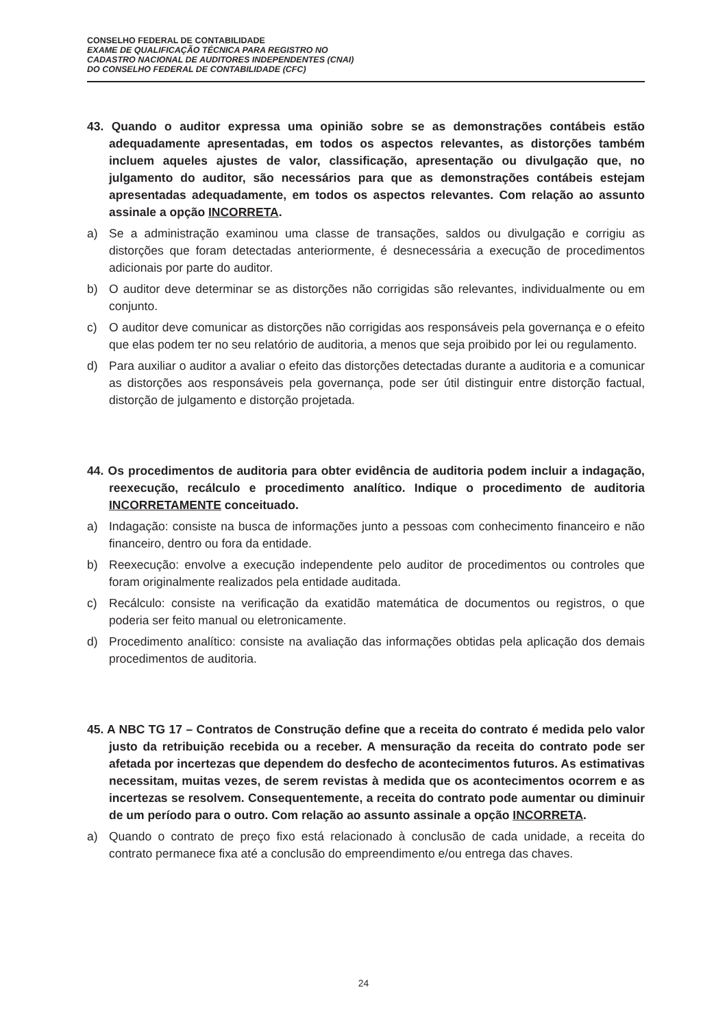CONSELHO FEDERAL DE CONTABILIDADE
EXAME DE QUALIFICAÇÃO TÉCNICA PARA REGISTRO NO
CADASTRO NACIONAL DE AUDITORES INDEPENDENTES (CNAI)
DO CONSELHO FEDERAL DE CONTABILIDADE (CFC)
43. Quando o auditor expressa uma opinião sobre se as demonstrações contábeis estão adequadamente apresentadas, em todos os aspectos relevantes, as distorções também incluem aqueles ajustes de valor, classificação, apresentação ou divulgação que, no julgamento do auditor, são necessários para que as demonstrações contábeis estejam apresentadas adequadamente, em todos os aspectos relevantes. Com relação ao assunto assinale a opção INCORRETA.
a) Se a administração examinou uma classe de transações, saldos ou divulgação e corrigiu as distorções que foram detectadas anteriormente, é desnecessária a execução de procedimentos adicionais por parte do auditor.
b) O auditor deve determinar se as distorções não corrigidas são relevantes, individualmente ou em conjunto.
c) O auditor deve comunicar as distorções não corrigidas aos responsáveis pela governança e o efeito que elas podem ter no seu relatório de auditoria, a menos que seja proibido por lei ou regulamento.
d) Para auxiliar o auditor a avaliar o efeito das distorções detectadas durante a auditoria e a comunicar as distorções aos responsáveis pela governança, pode ser útil distinguir entre distorção factual, distorção de julgamento e distorção projetada.
44. Os procedimentos de auditoria para obter evidência de auditoria podem incluir a indagação, reexecução, recálculo e procedimento analítico. Indique o procedimento de auditoria INCORRETAMENTE conceituado.
a) Indagação: consiste na busca de informações junto a pessoas com conhecimento financeiro e não financeiro, dentro ou fora da entidade.
b) Reexecução: envolve a execução independente pelo auditor de procedimentos ou controles que foram originalmente realizados pela entidade auditada.
c) Recálculo: consiste na verificação da exatidão matemática de documentos ou registros, o que poderia ser feito manual ou eletronicamente.
d) Procedimento analítico: consiste na avaliação das informações obtidas pela aplicação dos demais procedimentos de auditoria.
45. A NBC TG 17 – Contratos de Construção define que a receita do contrato é medida pelo valor justo da retribuição recebida ou a receber. A mensuração da receita do contrato pode ser afetada por incertezas que dependem do desfecho de acontecimentos futuros. As estimativas necessitam, muitas vezes, de serem revistas à medida que os acontecimentos ocorrem e as incertezas se resolvem. Consequentemente, a receita do contrato pode aumentar ou diminuir de um período para o outro. Com relação ao assunto assinale a opção INCORRETA.
a) Quando o contrato de preço fixo está relacionado à conclusão de cada unidade, a receita do contrato permanece fixa até a conclusão do empreendimento e/ou entrega das chaves.
24